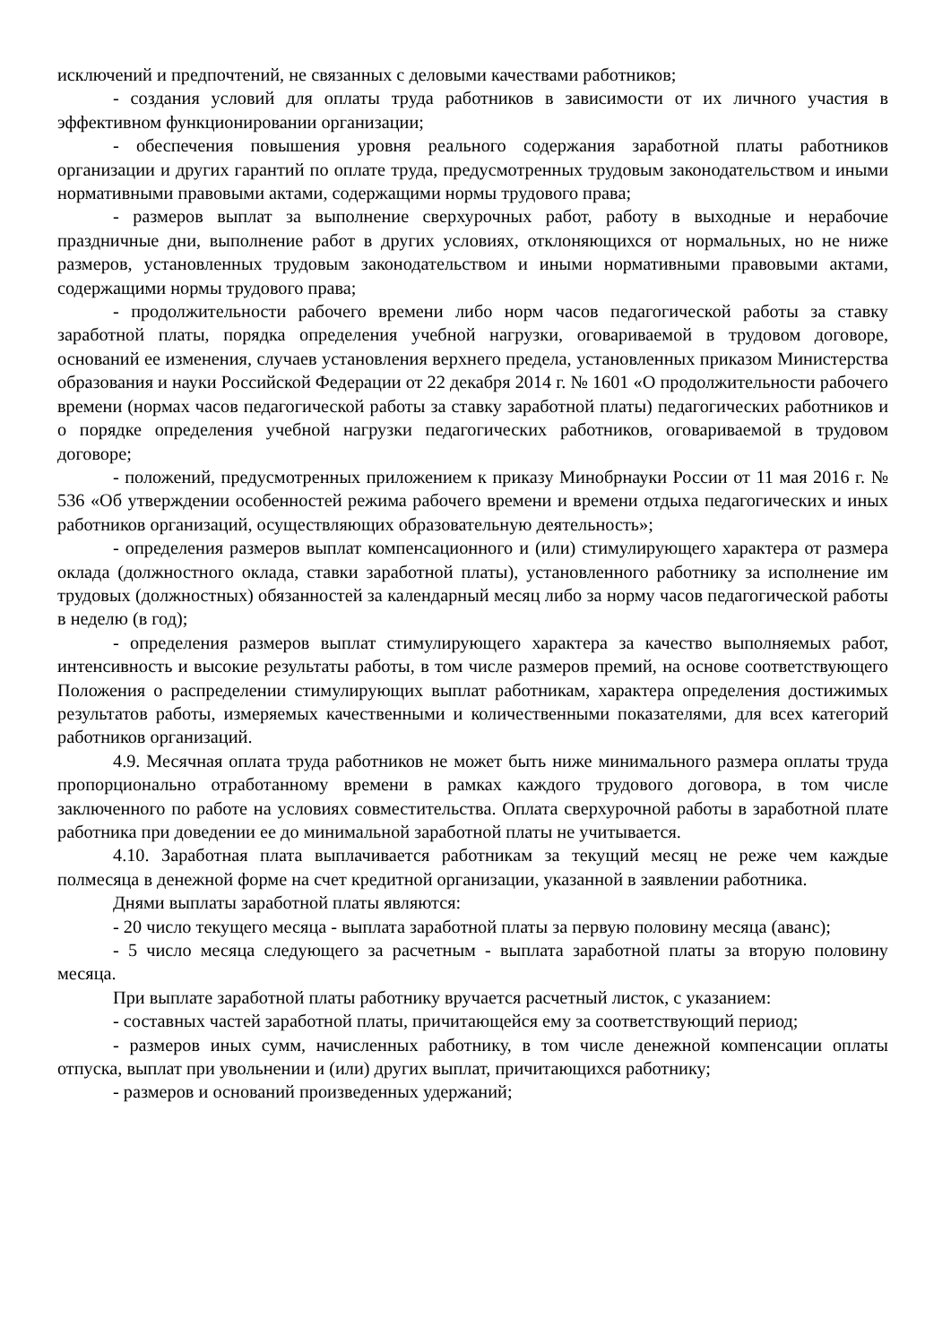исключений и предпочтений, не связанных с деловыми качествами работников;
- создания условий для оплаты труда работников в зависимости от их личного участия в эффективном функционировании организации;
- обеспечения повышения уровня реального содержания заработной платы работников организации и других гарантий по оплате труда, предусмотренных трудовым законодательством и иными нормативными правовыми актами, содержащими нормы трудового права;
- размеров выплат за выполнение сверхурочных работ, работу в выходные и нерабочие праздничные дни, выполнение работ в других условиях, отклоняющихся от нормальных, но не ниже размеров, установленных трудовым законодательством и иными нормативными правовыми актами, содержащими нормы трудового права;
- продолжительности рабочего времени либо норм часов педагогической работы за ставку заработной платы, порядка определения учебной нагрузки, оговариваемой в трудовом договоре, оснований ее изменения, случаев установления верхнего предела, установленных приказом Министерства образования и науки Российской Федерации от 22 декабря 2014 г. № 1601 «О продолжительности рабочего времени (нормах часов педагогической работы за ставку заработной платы) педагогических работников и о порядке определения учебной нагрузки педагогических работников, оговариваемой в трудовом договоре;
- положений, предусмотренных приложением к приказу Минобрнауки России от 11 мая 2016 г. № 536 «Об утверждении особенностей режима рабочего времени и времени отдыха педагогических и иных работников организаций, осуществляющих образовательную деятельность»;
- определения размеров выплат компенсационного и (или) стимулирующего характера от размера оклада (должностного оклада, ставки заработной платы), установленного работнику за исполнение им трудовых (должностных) обязанностей за календарный месяц либо за норму часов педагогической работы в неделю (в год);
- определения размеров выплат стимулирующего характера за качество выполняемых работ, интенсивность и высокие результаты работы, в том числе размеров премий, на основе соответствующего Положения о распределении стимулирующих выплат работникам, характера определения достижимых результатов работы, измеряемых качественными и количественными показателями, для всех категорий работников организаций.
4.9. Месячная оплата труда работников не может быть ниже минимального размера оплаты труда пропорционально отработанному времени в рамках каждого трудового договора, в том числе заключенного по работе на условиях совместительства. Оплата сверхурочной работы в заработной плате работника при доведении ее до минимальной заработной платы не учитывается.
4.10. Заработная плата выплачивается работникам за текущий месяц не реже чем каждые полмесяца в денежной форме на счет кредитной организации, указанной в заявлении работника.
Днями выплаты заработной платы являются:
- 20 число текущего месяца - выплата заработной платы за первую половину месяца (аванс);
- 5 число месяца следующего за расчетным - выплата заработной платы за вторую половину месяца.
При выплате заработной платы работнику вручается расчетный листок, с указанием:
- составных частей заработной платы, причитающейся ему за соответствующий период;
- размеров иных сумм, начисленных работнику, в том числе денежной компенсации оплаты отпуска, выплат при увольнении и (или) других выплат, причитающихся работнику;
- размеров и оснований произведенных удержаний;